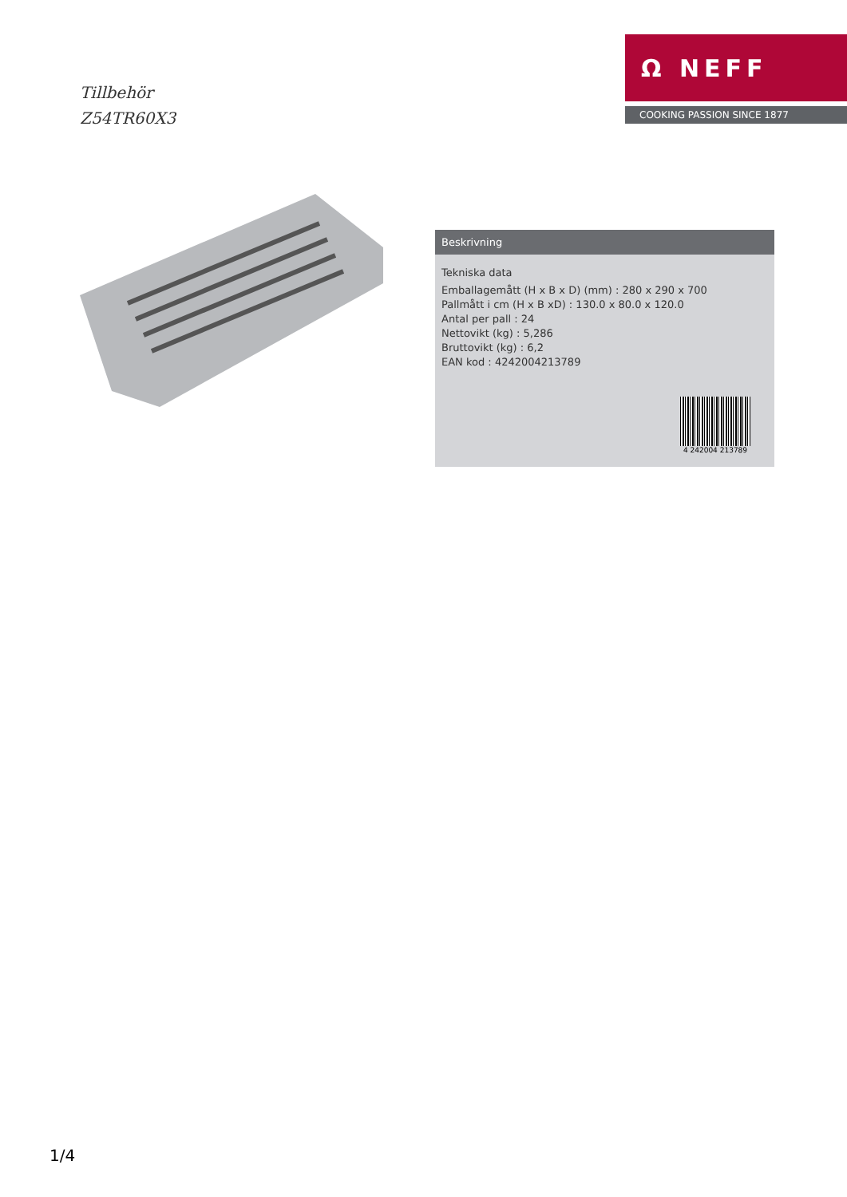Tillbehör
Z54TR60X3
Ω NEFF
COOKING PASSION SINCE 1877
Beskrivning
Tekniska data
Emballagemått (H x B x D) (mm) : 280 x 290 x 700
Pallmått i cm (H x B xD) : 130.0 x 80.0 x 120.0
Antal per pall : 24
Nettovikt (kg) : 5,286
Bruttovikt (kg) : 6,2
EAN kod : 4242004213789
4 242004 213789
1/4